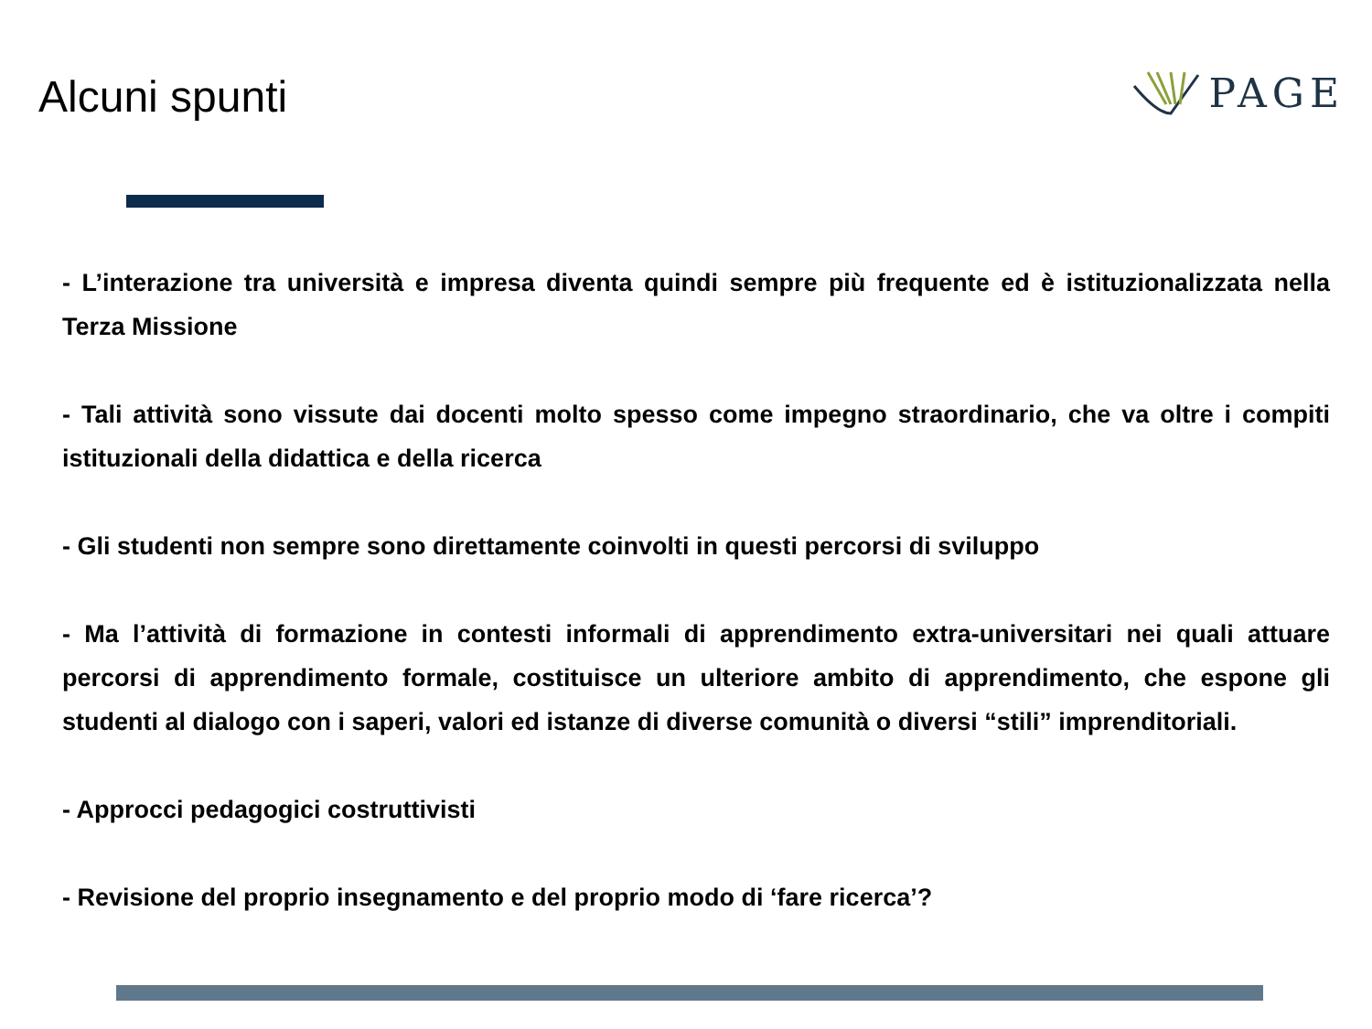Alcuni spunti
PAGE
- L’interazione tra università e impresa diventa quindi sempre più frequente ed è istituzionalizzata nella Terza Missione
- Tali attività sono vissute dai docenti molto spesso come impegno straordinario, che va oltre i compiti istituzionali della didattica e della ricerca
- Gli studenti non sempre sono direttamente coinvolti in questi percorsi di sviluppo
- Ma l’attività di formazione in contesti informali di apprendimento extra-universitari nei quali attuare percorsi di apprendimento formale, costituisce un ulteriore ambito di apprendimento, che espone gli studenti al dialogo con i saperi, valori ed istanze di diverse comunità o diversi “stili” imprenditoriali.
- Approcci pedagogici costruttivisti
- Revisione del proprio insegnamento e del proprio modo di ‘fare ricerca’?